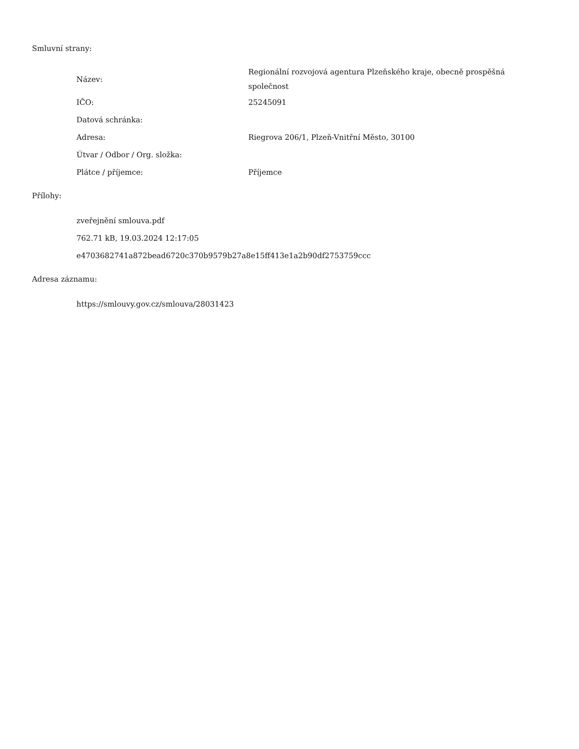Smluvní strany:
| Název: | Regionální rozvojová agentura Plzeňského kraje, obecně prospěšná společnost |
| IČO: | 25245091 |
| Datová schránka: | |
| Adresa: | Riegrova 206/1, Plzeň-Vnitřní Město, 30100 |
| Útvar / Odbor / Org. složka: | |
| Plátce / příjemce: | Příjemce |
Přílohy:
zveřejnění smlouva.pdf
762.71 kB, 19.03.2024 12:17:05
e4703682741a872bead6720c370b9579b27a8e15ff413e1a2b90df2753759ccc
Adresa záznamu:
https://smlouvy.gov.cz/smlouva/28031423